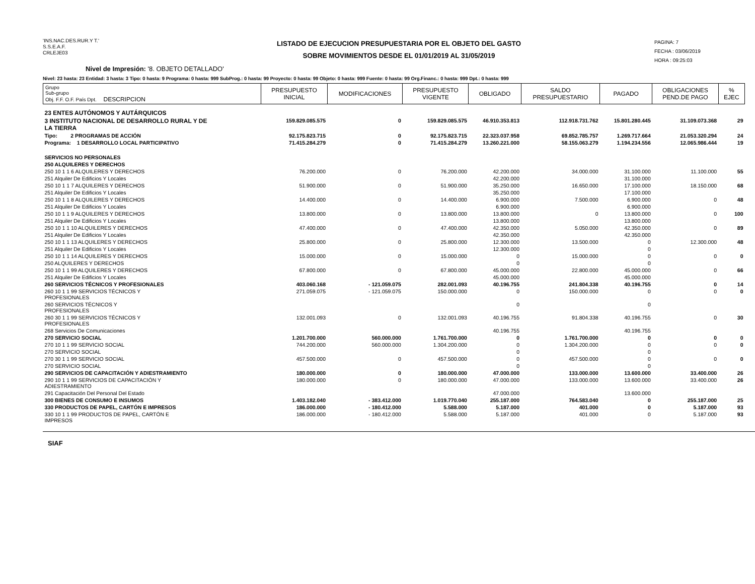'INS.NAC.DES.RUR.Y T.'
S.S.E.A.F.
CRLEJE03
LISTADO DE EJECUCION PRESUPUESTARIA POR EL OBJETO DEL GASTO
SOBRE MOVIMIENTOS DESDE EL 01/01/2019 AL 31/05/2019
PAGINA: 7
FECHA : 03/06/2019
HORA : 09:25:03
Nivel de Impresión: '8. OBJETO DETALLADO'
Nivel: 23 hasta: 23 Entidad: 3 hasta: 3 Tipo: 0 hasta: 9 Programa: 0 hasta: 999 SubProg.: 0 hasta: 99 Proyecto: 0 hasta: 99 Objeto: 0 hasta: 999 Fuente: 0 hasta: 99 Org.Financ.: 0 hasta: 999 Dpt.: 0 hasta: 999
| Grupo Sub-grupo Obj. F.F. O.F. País Dpt. DESCRIPCION | PRESUPUESTO INICIAL | MODIFICACIONES | PRESUPUESTO VIGENTE | OBLIGADO | SALDO PRESUPUESTARIO | PAGADO | OBLIGACIONES PEND.DE PAGO | % EJEC |
| --- | --- | --- | --- | --- | --- | --- | --- | --- |
| 23 ENTES AUTÓNOMOS Y AUTÁRQUICOS | | | | | | | | |
| 3 INSTITUTO NACIONAL DE DESARROLLO RURAL Y DE LA TIERRA | 159.829.085.575 | 0 | 159.829.085.575 | 46.910.353.813 | 112.918.731.762 | 15.801.280.445 | 31.109.073.368 | 29 |
| Tipo: 2 PROGRAMAS DE ACCIÓN | 92.175.823.715 | 0 | 92.175.823.715 | 22.323.037.958 | 69.852.785.757 | 1.269.717.664 | 21.053.320.294 | 24 |
| Programa: 1 DESARROLLO LOCAL PARTICIPATIVO | 71.415.284.279 | 0 | 71.415.284.279 | 13.260.221.000 | 58.155.063.279 | 1.194.234.556 | 12.065.986.444 | 19 |
| SERVICIOS NO PERSONALES | | | | | | | | |
| 250 ALQUILERES Y DERECHOS | | | | | | | | |
| 250 10 1 1 6 ALQUILERES Y DERECHOS | 76.200.000 | 0 | 76.200.000 | 42.200.000 | 34.000.000 | 31.100.000 | 11.100.000 | 55 |
| 251 Alquiler De Edificios Y Locales | | | | 42.200.000 | | 31.100.000 | | |
| 250 10 1 1 7 ALQUILERES Y DERECHOS | 51.900.000 | 0 | 51.900.000 | 35.250.000 | 16.650.000 | 17.100.000 | 18.150.000 | 68 |
| 251 Alquiler De Edificios Y Locales | | | | 35.250.000 | | 17.100.000 | | |
| 250 10 1 1 8 ALQUILERES Y DERECHOS | 14.400.000 | 0 | 14.400.000 | 6.900.000 | 7.500.000 | 6.900.000 | 0 | 48 |
| 251 Alquiler De Edificios Y Locales | | | | 6.900.000 | | 6.900.000 | | |
| 250 10 1 1 9 ALQUILERES Y DERECHOS | 13.800.000 | 0 | 13.800.000 | 13.800.000 | 0 | 13.800.000 | 0 | 100 |
| 251 Alquiler De Edificios Y Locales | | | | 13.800.000 | | 13.800.000 | | |
| 250 10 1 1 10 ALQUILERES Y DERECHOS | 47.400.000 | 0 | 47.400.000 | 42.350.000 | 5.050.000 | 42.350.000 | 0 | 89 |
| 251 Alquiler De Edificios Y Locales | | | | 42.350.000 | | 42.350.000 | | |
| 250 10 1 1 13 ALQUILERES Y DERECHOS | 25.800.000 | 0 | 25.800.000 | 12.300.000 | 13.500.000 | 0 | 12.300.000 | 48 |
| 251 Alquiler De Edificios Y Locales | | | | 12.300.000 | | 0 | | |
| 250 10 1 1 14 ALQUILERES Y DERECHOS | 15.000.000 | 0 | 15.000.000 | 0 | 15.000.000 | 0 | 0 | 0 |
| 250 ALQUILERES Y DERECHOS | | | | 0 | | 0 | | |
| 250 10 1 1 99 ALQUILERES Y DERECHOS | 67.800.000 | 0 | 67.800.000 | 45.000.000 | 22.800.000 | 45.000.000 | 0 | 66 |
| 251 Alquiler De Edificios Y Locales | | | | 45.000.000 | | 45.000.000 | | |
| 260 SERVICIOS TÉCNICOS Y PROFESIONALES | 403.060.168 | - 121.059.075 | 282.001.093 | 40.196.755 | 241.804.338 | 40.196.755 | 0 | 14 |
| 260 10 1 1 99 SERVICIOS TÉCNICOS Y PROFESIONALES | 271.059.075 | - 121.059.075 | 150.000.000 | 0 | 150.000.000 | 0 | 0 | 0 |
| 260 SERVICIOS TÉCNICOS Y PROFESIONALES | | | | 0 | | 0 | | |
| 260 30 1 1 99 SERVICIOS TÉCNICOS Y PROFESIONALES | 132.001.093 | 0 | 132.001.093 | 40.196.755 | 91.804.338 | 40.196.755 | 0 | 30 |
| 268 Servicios De Comunicaciones | | | | 40.196.755 | | 40.196.755 | | |
| 270 SERVICIO SOCIAL | 1.201.700.000 | 560.000.000 | 1.761.700.000 | 0 | 1.761.700.000 | 0 | 0 | 0 |
| 270 10 1 1 99 SERVICIO SOCIAL | 744.200.000 | 560.000.000 | 1.304.200.000 | 0 | 1.304.200.000 | 0 | 0 | 0 |
| 270 SERVICIO SOCIAL | | | | 0 | | 0 | | |
| 270 30 1 1 99 SERVICIO SOCIAL | 457.500.000 | 0 | 457.500.000 | 0 | 457.500.000 | 0 | 0 | 0 |
| 270 SERVICIO SOCIAL | | | | 0 | | 0 | | |
| 290 SERVICIOS DE CAPACITACIÓN Y ADIESTRAMIENTO | 180.000.000 | 0 | 180.000.000 | 47.000.000 | 133.000.000 | 13.600.000 | 33.400.000 | 26 |
| 290 10 1 1 99 SERVICIOS DE CAPACITACIÓN Y ADIESTRAMIENTO | 180.000.000 | 0 | 180.000.000 | 47.000.000 | 133.000.000 | 13.600.000 | 33.400.000 | 26 |
| 291 Capacitación Del Personal Del Estado | | | | 47.000.000 | | 13.600.000 | | |
| 300 BIENES DE CONSUMO E INSUMOS | 1.403.182.040 | - 383.412.000 | 1.019.770.040 | 255.187.000 | 764.583.040 | 0 | 255.187.000 | 25 |
| 330 PRODUCTOS DE PAPEL, CARTÓN E IMPRESOS | 186.000.000 | - 180.412.000 | 5.588.000 | 5.187.000 | 401.000 | 0 | 5.187.000 | 93 |
| 330 10 1 1 99 PRODUCTOS DE PAPEL, CARTÓN E IMPRESOS | 186.000.000 | - 180.412.000 | 5.588.000 | 5.187.000 | 401.000 | 0 | 5.187.000 | 93 |
SIAF